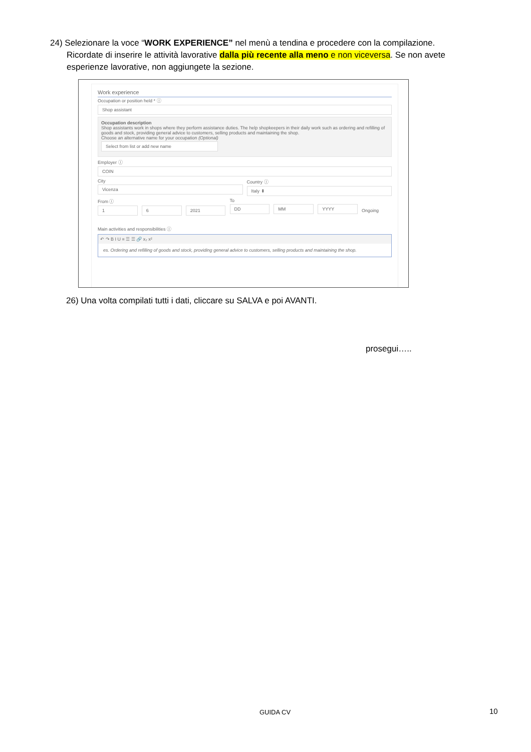24) Selezionare la voce “WORK EXPERIENCE” nel menù a tendina e procedere con la compilazione.
Ricordate di inserire le attività lavorative dalla più recente alla meno e non viceversa. Se non avete
esperienze lavorative, non aggiungete la sezione.
Work experience
Occupation or position held * ⓘ
Shop assistant
Occupation description
Shop assistants work in shops where they perform assistance duties. The help shopkeepers in their daily work such as ordering and refilling of goods and stock, providing general advice to customers, selling products and maintaining the shop.
Choose an alternative name for your occupation (Optional)
Select from list or add new name
Employer ⓘ
COIN
City
Vicenza
Country ⓘ
Italy ⬍
From ⓘ
1 6 2021
To
DD MM YYYY
Ongoing
Main activities and responsibilities ⓘ
↶ ↷ B I U ≡ ☰ ☰ 🔗 x₂ x²
es. Ordering and refilling of goods and stock, providing general advice to customers, selling products and maintaining the shop.
26) Una volta compilati tutti i dati, cliccare su SALVA e poi AVANTI.
prosegui…..
GUIDA CV 10